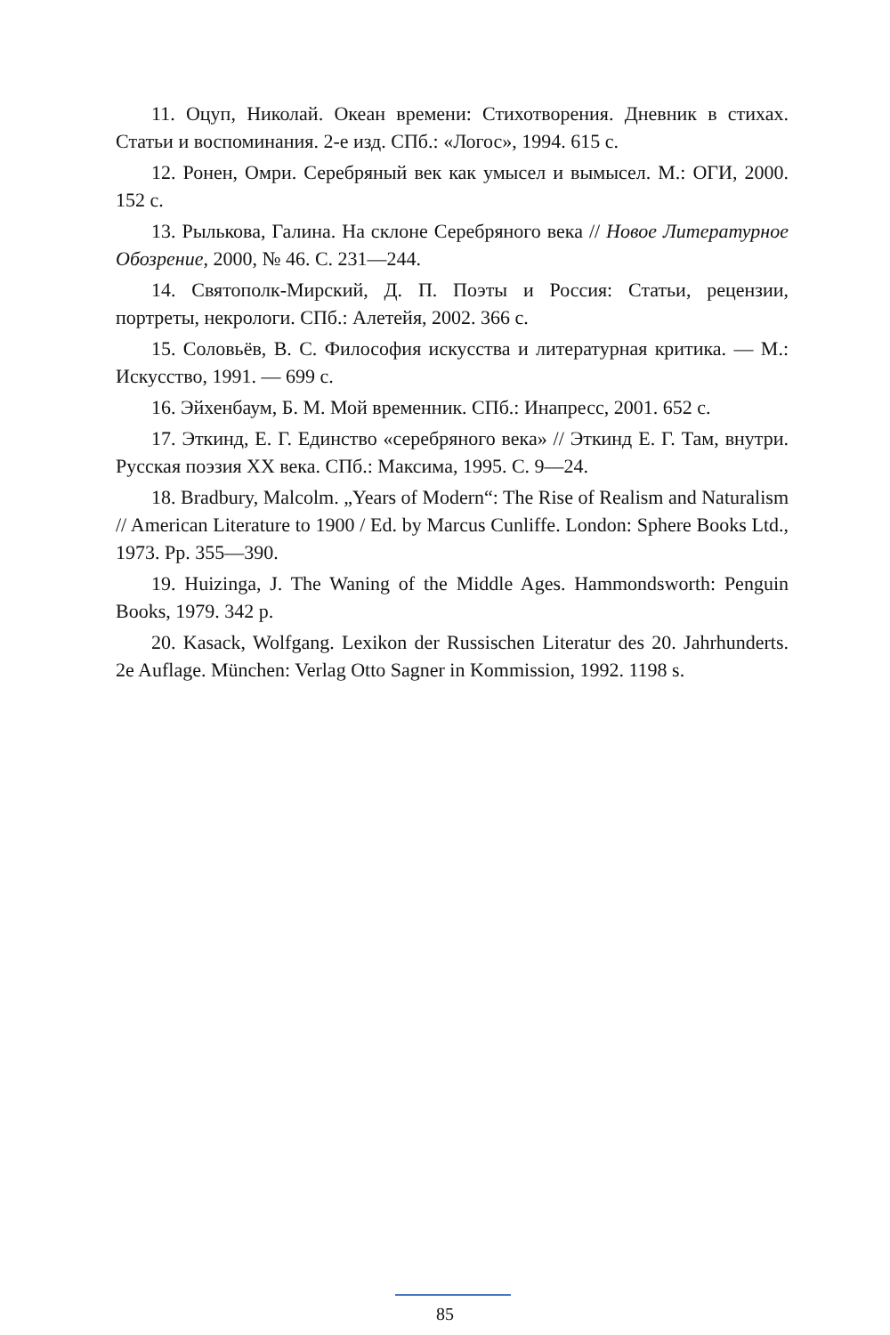11. Оцуп, Николай. Океан времени: Стихотворения. Дневник в стихах. Статьи и воспоминания. 2-е изд. СПб.: «Логос», 1994. 615 с.
12. Ронен, Омри. Серебряный век как умысел и вымысел. М.: ОГИ, 2000. 152 с.
13. Рылькова, Галина. На склоне Серебряного века // Новое Литературное Обозрение, 2000, № 46. С. 231—244.
14. Святополк-Мирский, Д. П. Поэты и Россия: Статьи, рецензии, портреты, некрологи. СПб.: Алетейя, 2002. 366 с.
15. Соловьёв, В. С. Философия искусства и литературная критика. — М.: Искусство, 1991. — 699 с.
16. Эйхенбаум, Б. М. Мой временник. СПб.: Инапресс, 2001. 652 с.
17. Эткинд, Е. Г. Единство «серебряного века» // Эткинд Е. Г. Там, внутри. Русская поэзия XX века. СПб.: Максима, 1995. С. 9—24.
18. Bradbury, Malcolm. „Years of Modern“: The Rise of Realism and Naturalism // American Literature to 1900 / Ed. by Marcus Cunliffe. London: Sphere Books Ltd., 1973. Pp. 355—390.
19. Huizinga, J. The Waning of the Middle Ages. Hammondsworth: Penguin Books, 1979. 342 p.
20. Kasack, Wolfgang. Lexikon der Russischen Literatur des 20. Jahrhunderts. 2e Auflage. München: Verlag Otto Sagner in Kommission, 1992. 1198 s.
85